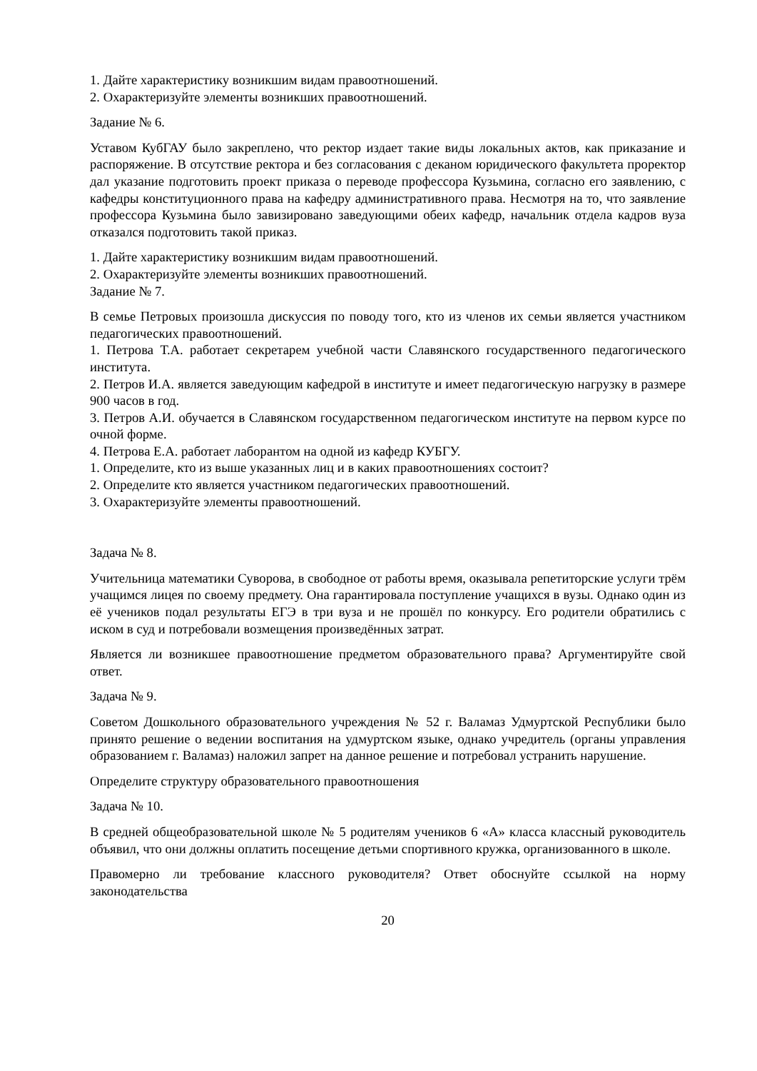1. Дайте характеристику возникшим видам правоотношений.
2. Охарактеризуйте элементы возникших правоотношений.
Задание № 6.
Уставом КубГАУ было закреплено, что ректор издает такие виды локальных актов, как приказание и распоряжение. В отсутствие ректора и без согласования с деканом юридического факультета проректор дал указание подготовить проект приказа о переводе профессора Кузьмина, согласно его заявлению, с кафедры конституционного права на кафедру административного права. Несмотря на то, что заявление профессора Кузьмина было завизировано заведующими обеих кафедр, начальник отдела кадров вуза отказался подготовить такой приказ.
1. Дайте характеристику возникшим видам правоотношений.
2. Охарактеризуйте элементы возникших правоотношений.
Задание № 7.
В семье Петровых произошла дискуссия по поводу того, кто из членов их семьи является участником педагогических правоотношений.
1. Петрова Т.А. работает секретарем учебной части Славянского государственного педагогического института.
2. Петров И.А. является заведующим кафедрой в институте и имеет педагогическую нагрузку в размере 900 часов в год.
3. Петров А.И. обучается в Славянском государственном педагогическом институте на первом курсе по очной форме.
4. Петрова Е.А. работает лаборантом на одной из кафедр КУБГУ.
1. Определите, кто из выше указанных лиц и в каких правоотношениях состоит?
2. Определите кто является участником педагогических правоотношений.
3. Охарактеризуйте элементы правоотношений.
Задача № 8.
Учительница математики Суворова, в свободное от работы время, оказывала репетиторские услуги трём учащимся лицея по своему предмету. Она гарантировала поступление учащихся в вузы. Однако один из её учеников подал результаты ЕГЭ в три вуза и не прошёл по конкурсу. Его родители обратились с иском в суд и потребовали возмещения произведённых затрат.
Является ли возникшее правоотношение предметом образовательного права? Аргументируйте свой ответ.
Задача № 9.
Советом Дошкольного образовательного учреждения № 52 г. Валамаз Удмуртской Республики было принято решение о ведении воспитания на удмуртском языке, однако учредитель (органы управления образованием г. Валамаз) наложил запрет на данное решение и потребовал устранить нарушение.
Определите структуру образовательного правоотношения
Задача № 10.
В средней общеобразовательной школе № 5 родителям учеников 6 «А» класса классный руководитель объявил, что они должны оплатить посещение детьми спортивного кружка, организованного в школе.
Правомерно ли требование классного руководителя? Ответ обоснуйте ссылкой на норму законодательства
20